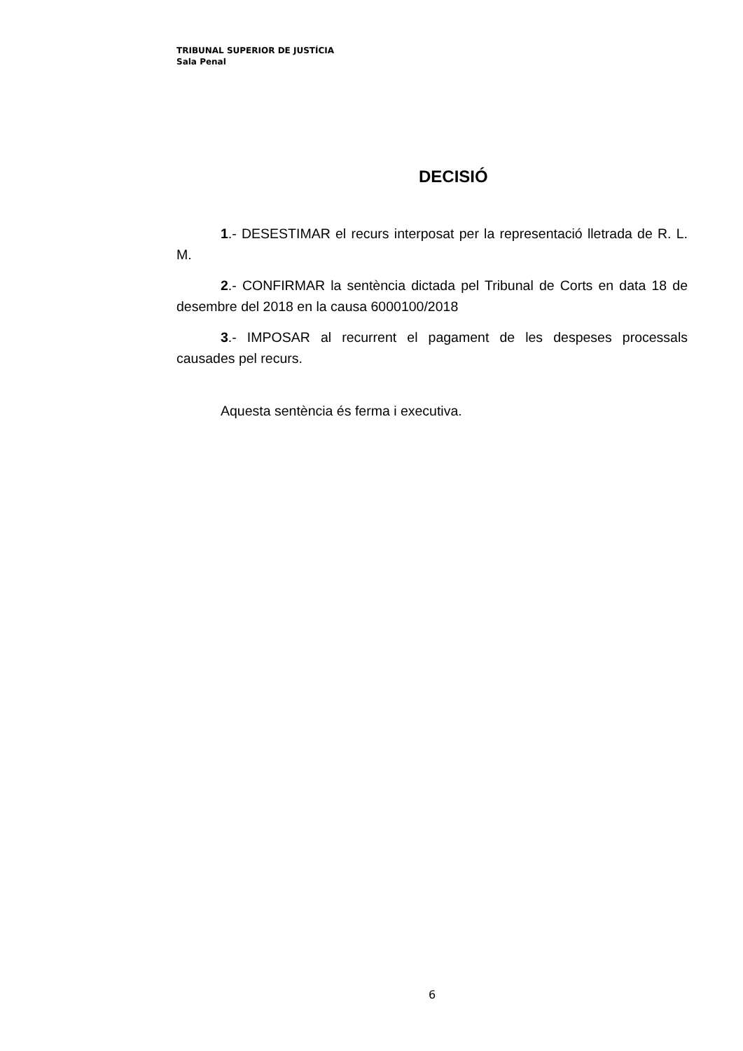TRIBUNAL SUPERIOR DE JUSTÍCIA
Sala Penal
DECISIÓ
1.- DESESTIMAR el recurs interposat per la representació lletrada de R. L. M.
2.- CONFIRMAR la sentència dictada pel Tribunal de Corts en data 18 de desembre del 2018 en la causa 6000100/2018
3.- IMPOSAR al recurrent el pagament de les despeses processals causades pel recurs.
Aquesta sentència és ferma i executiva.
6